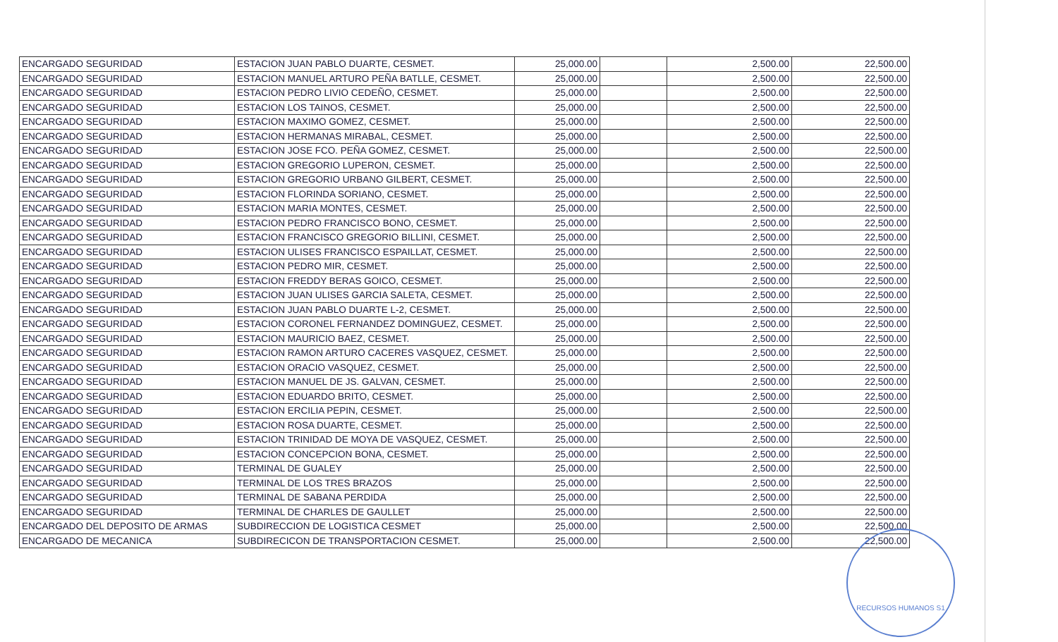| ENCARGADO SEGURIDAD | ESTACION JUAN PABLO DUARTE, CESMET. | 25,000.00 | | 2,500.00 | 22,500.00 |
| ENCARGADO SEGURIDAD | ESTACION MANUEL ARTURO PEÑA BATLLE, CESMET. | 25,000.00 | | 2,500.00 | 22,500.00 |
| ENCARGADO SEGURIDAD | ESTACION PEDRO LIVIO CEDEÑO, CESMET. | 25,000.00 | | 2,500.00 | 22,500.00 |
| ENCARGADO SEGURIDAD | ESTACION LOS TAINOS, CESMET. | 25,000.00 | | 2,500.00 | 22,500.00 |
| ENCARGADO SEGURIDAD | ESTACION MAXIMO GOMEZ, CESMET. | 25,000.00 | | 2,500.00 | 22,500.00 |
| ENCARGADO SEGURIDAD | ESTACION HERMANAS MIRABAL, CESMET. | 25,000.00 | | 2,500.00 | 22,500.00 |
| ENCARGADO SEGURIDAD | ESTACION JOSE FCO. PEÑA GOMEZ, CESMET. | 25,000.00 | | 2,500.00 | 22,500.00 |
| ENCARGADO SEGURIDAD | ESTACION GREGORIO LUPERON, CESMET. | 25,000.00 | | 2,500.00 | 22,500.00 |
| ENCARGADO SEGURIDAD | ESTACION GREGORIO URBANO GILBERT, CESMET. | 25,000.00 | | 2,500.00 | 22,500.00 |
| ENCARGADO SEGURIDAD | ESTACION FLORINDA SORIANO, CESMET. | 25,000.00 | | 2,500.00 | 22,500.00 |
| ENCARGADO SEGURIDAD | ESTACION MARIA MONTES, CESMET. | 25,000.00 | | 2,500.00 | 22,500.00 |
| ENCARGADO SEGURIDAD | ESTACION PEDRO FRANCISCO BONO, CESMET. | 25,000.00 | | 2,500.00 | 22,500.00 |
| ENCARGADO SEGURIDAD | ESTACION FRANCISCO GREGORIO BILLINI, CESMET. | 25,000.00 | | 2,500.00 | 22,500.00 |
| ENCARGADO SEGURIDAD | ESTACION ULISES FRANCISCO ESPAILLAT, CESMET. | 25,000.00 | | 2,500.00 | 22,500.00 |
| ENCARGADO SEGURIDAD | ESTACION PEDRO MIR, CESMET. | 25,000.00 | | 2,500.00 | 22,500.00 |
| ENCARGADO SEGURIDAD | ESTACION FREDDY BERAS GOICO, CESMET. | 25,000.00 | | 2,500.00 | 22,500.00 |
| ENCARGADO SEGURIDAD | ESTACION JUAN ULISES GARCIA SALETA, CESMET. | 25,000.00 | | 2,500.00 | 22,500.00 |
| ENCARGADO SEGURIDAD | ESTACION JUAN PABLO DUARTE L-2, CESMET. | 25,000.00 | | 2,500.00 | 22,500.00 |
| ENCARGADO SEGURIDAD | ESTACION CORONEL FERNANDEZ DOMINGUEZ, CESMET. | 25,000.00 | | 2,500.00 | 22,500.00 |
| ENCARGADO SEGURIDAD | ESTACION MAURICIO BAEZ, CESMET. | 25,000.00 | | 2,500.00 | 22,500.00 |
| ENCARGADO SEGURIDAD | ESTACION RAMON ARTURO CACERES VASQUEZ, CESMET. | 25,000.00 | | 2,500.00 | 22,500.00 |
| ENCARGADO SEGURIDAD | ESTACION ORACIO VASQUEZ, CESMET. | 25,000.00 | | 2,500.00 | 22,500.00 |
| ENCARGADO SEGURIDAD | ESTACION MANUEL DE JS. GALVAN, CESMET. | 25,000.00 | | 2,500.00 | 22,500.00 |
| ENCARGADO SEGURIDAD | ESTACION EDUARDO BRITO, CESMET. | 25,000.00 | | 2,500.00 | 22,500.00 |
| ENCARGADO SEGURIDAD | ESTACION ERCILIA PEPIN, CESMET. | 25,000.00 | | 2,500.00 | 22,500.00 |
| ENCARGADO SEGURIDAD | ESTACION ROSA DUARTE, CESMET. | 25,000.00 | | 2,500.00 | 22,500.00 |
| ENCARGADO SEGURIDAD | ESTACION TRINIDAD DE MOYA DE VASQUEZ, CESMET. | 25,000.00 | | 2,500.00 | 22,500.00 |
| ENCARGADO SEGURIDAD | ESTACION CONCEPCION BONA, CESMET. | 25,000.00 | | 2,500.00 | 22,500.00 |
| ENCARGADO SEGURIDAD | TERMINAL DE GUALEY | 25,000.00 | | 2,500.00 | 22,500.00 |
| ENCARGADO SEGURIDAD | TERMINAL DE LOS TRES BRAZOS | 25,000.00 | | 2,500.00 | 22,500.00 |
| ENCARGADO SEGURIDAD | TERMINAL DE SABANA PERDIDA | 25,000.00 | | 2,500.00 | 22,500.00 |
| ENCARGADO SEGURIDAD | TERMINAL DE CHARLES DE GAULLET | 25,000.00 | | 2,500.00 | 22,500.00 |
| ENCARGADO DEL DEPOSITO DE ARMAS | SUBDIRECCION DE LOGISTICA CESMET | 25,000.00 | | 2,500.00 | 22,500.00 |
| ENCARGADO DE MECANICA | SUBDIRECICON DE TRANSPORTACION CESMET. | 25,000.00 | | 2,500.00 | 22,500.00 |
RECURSOS HUMANOS S1